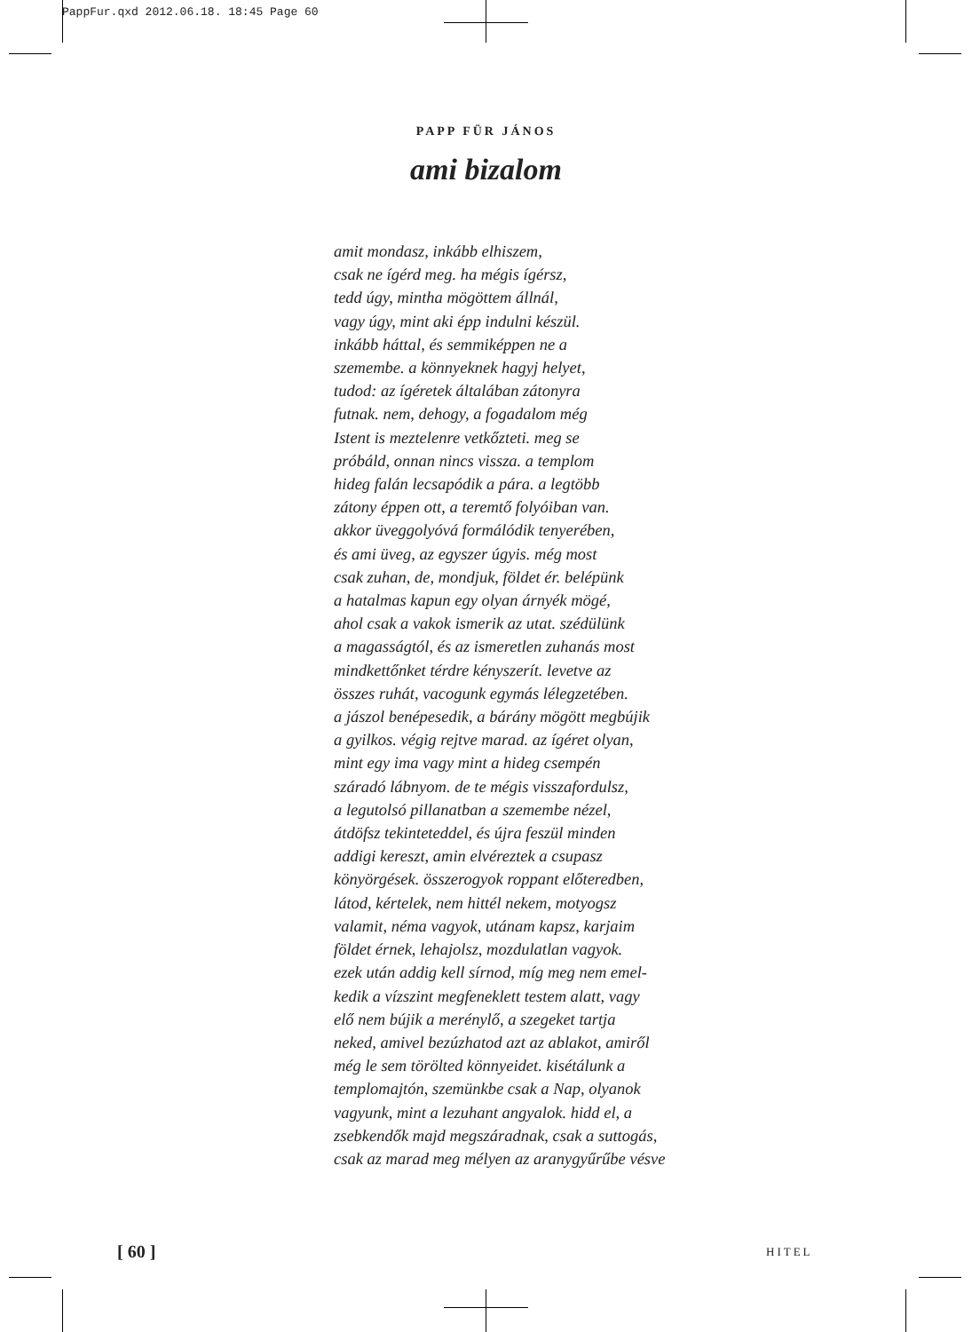PappFur.qxd 2012.06.18. 18:45 Page 60
PAPP FÜR JÁNOS
ami bizalom
amit mondasz, inkább elhiszem, csak ne ígérd meg. ha mégis ígérsz, tedd úgy, mintha mögöttem állnál, vagy úgy, mint aki épp indulni készül. inkább háttal, és semmiképpen ne a szemembe. a könnyeknek hagyj helyet, tudod: az ígéretek általában zátonyra futnak. nem, dehogy, a fogadalom még Istent is meztelenre vetkőzteti. meg se próbáld, onnan nincs vissza. a templom hideg falán lecsapódik a pára. a legtöbb zátony éppen ott, a teremtő folyóiban van. akkor üveggolyóvá formálódik tenyerében, és ami üveg, az egyszer úgyis. még most csak zuhan, de, mondjuk, földet ér. belépünk a hatalmas kapun egy olyan árnyék mögé, ahol csak a vakok ismerik az utat. szédülünk a magasságtól, és az ismeretlen zuhanás most mindkettőnket térdre kényszerít. levetve az összes ruhát, vacogunk egymás lélegzetében. a jászol benépesedik, a bárány mögött megbújik a gyilkos. végig rejtve marad. az ígéret olyan, mint egy ima vagy mint a hideg csempén száradó lábnyom. de te mégis visszafordulsz, a legutolsó pillanatban a szemembe nézel, átdöfsz tekinteteddel, és újra feszül minden addigi kereszt, amin elvéreztek a csupasz könyörgések. összerogyok roppant előteredben, látod, kértelek, nem hittél nekem, motyogsz valamit, néma vagyok, utánam kapsz, karjaim földet érnek, lehajolsz, mozdulatlan vagyok. ezek után addig kell sírnod, míg meg nem emel- kedik a vízszint megfeneklett testem alatt, vagy elő nem bújik a merénylő, a szegeket tartja neked, amivel bezúzhatod azt az ablakot, amiről még le sem törölted könnyeidet. kisétálunk a templomajtón, szemünkbe csak a Nap, olyanok vagyunk, mint a lezuhant angyalok. hidd el, a zsebkendők majd megszáradnak, csak a suttogás, csak az marad meg mélyen az aranygyűrűbe vésve
[ 60 ] HITEL